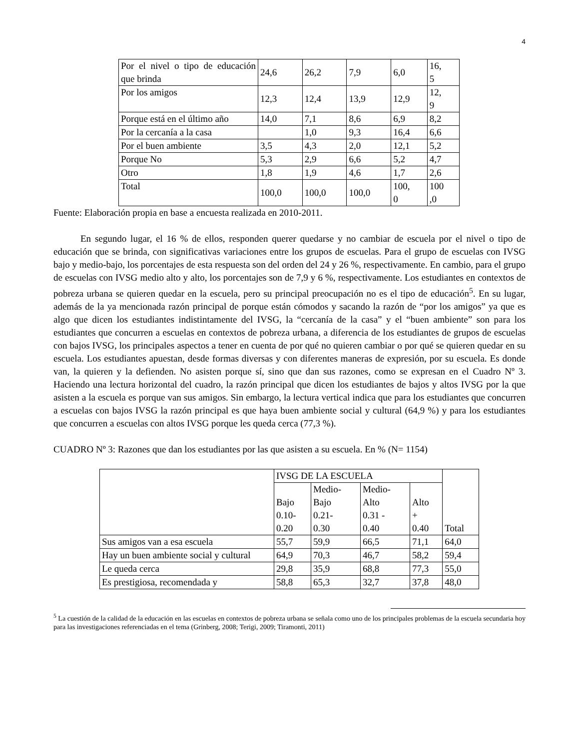4
| Por el nivel o tipo de educación que brinda | 24,6 | 26,2 | 7,9 | 6,0 | 16, 5 |
| Por los amigos | 12,3 | 12,4 | 13,9 | 12,9 | 12, 9 |
| Porque está en el último año | 14,0 | 7,1 | 8,6 | 6,9 | 8,2 |
| Por la cercanía a la casa | | 1,0 | 9,3 | 16,4 | 6,6 |
| Por el buen ambiente | 3,5 | 4,3 | 2,0 | 12,1 | 5,2 |
| Porque No | 5,3 | 2,9 | 6,6 | 5,2 | 4,7 |
| Otro | 1,8 | 1,9 | 4,6 | 1,7 | 2,6 |
| Total | 100,0 | 100,0 | 100,0 | 100, 0 | 100 ,0 |
Fuente: Elaboración propia en base a encuesta realizada en 2010-2011.
En segundo lugar, el 16 % de ellos, responden querer quedarse y no cambiar de escuela por el nivel o tipo de educación que se brinda, con significativas variaciones entre los grupos de escuelas. Para el grupo de escuelas con IVSG bajo y medio-bajo, los porcentajes de esta respuesta son del orden del 24 y 26 %, respectivamente. En cambio, para el grupo de escuelas con IVSG medio alto y alto, los porcentajes son de 7,9 y 6 %, respectivamente. Los estudiantes en contextos de pobreza urbana se quieren quedar en la escuela, pero su principal preocupación no es el tipo de educación<sup>5</sup>. En su lugar, además de la ya mencionada razón principal de porque están cómodos y sacando la razón de “por los amigos” ya que es algo que dicen los estudiantes indistintamente del IVSG, la “cercanía de la casa” y el “buen ambiente” son para los estudiantes que concurren a escuelas en contextos de pobreza urbana, a diferencia de los estudiantes de grupos de escuelas con bajos IVSG, los principales aspectos a tener en cuenta de por qué no quieren cambiar o por qué se quieren quedar en su escuela. Los estudiantes apuestan, desde formas diversas y con diferentes maneras de expresión, por su escuela. Es donde van, la quieren y la defienden. No asisten porque sí, sino que dan sus razones, como se expresan en el Cuadro Nº 3. Haciendo una lectura horizontal del cuadro, la razón principal que dicen los estudiantes de bajos y altos IVSG por la que asisten a la escuela es porque van sus amigos. Sin embargo, la lectura vertical indica que para los estudiantes que concurren a escuelas con bajos IVSG la razón principal es que haya buen ambiente social y cultural (64,9 %) y para los estudiantes que concurren a escuelas con altos IVSG porque les queda cerca (77,3 %).
CUADRO Nº 3: Razones que dan los estudiantes por las que asisten a su escuela. En % (N= 1154)
| | IVSG DE LA ESCUELA | | | | Total |
| | Bajo 0.10- 0.20 | Medio- Bajo 0.21- 0.30 | Medio- Alto 0.31 - 0.40 | Alto + 0.40 | |
| Sus amigos van a esa escuela | 55,7 | 59,9 | 66,5 | 71,1 | 64,0 |
| Hay un buen ambiente social y cultural | 64,9 | 70,3 | 46,7 | 58,2 | 59,4 |
| Le queda cerca | 29,8 | 35,9 | 68,8 | 77,3 | 55,0 |
| Es prestigiosa, recomendada y | 58,8 | 65,3 | 32,7 | 37,8 | 48,0 |
<sup>5</sup> La cuestión de la calidad de la educación en las escuelas en contextos de pobreza urbana se señala como uno de los principales problemas de la escuela secundaria hoy para las investigaciones referenciadas en el tema (Grinberg, 2008; Terigi, 2009; Tiramonti, 2011)